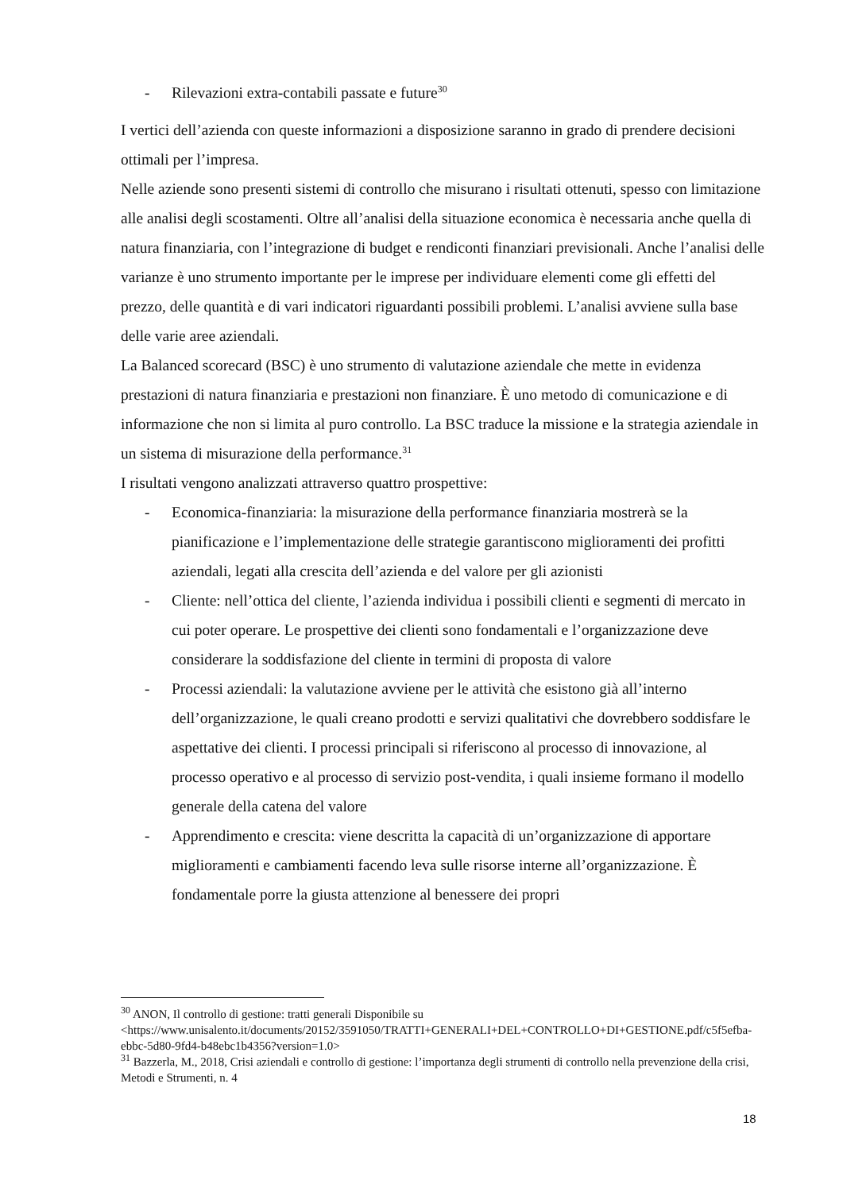- Rilevazioni extra-contabili passate e future<sup>30</sup>
I vertici dell’azienda con queste informazioni a disposizione saranno in grado di prendere decisioni ottimali per l’impresa.
Nelle aziende sono presenti sistemi di controllo che misurano i risultati ottenuti, spesso con limitazione alle analisi degli scostamenti. Oltre all’analisi della situazione economica è necessaria anche quella di natura finanziaria, con l’integrazione di budget e rendiconti finanziari previsionali. Anche l’analisi delle varianze è uno strumento importante per le imprese per individuare elementi come gli effetti del prezzo, delle quantità e di vari indicatori riguardanti possibili problemi. L’analisi avviene sulla base delle varie aree aziendali.
La Balanced scorecard (BSC) è uno strumento di valutazione aziendale che mette in evidenza prestazioni di natura finanziaria e prestazioni non finanziare. È uno metodo di comunicazione e di informazione che non si limita al puro controllo. La BSC traduce la missione e la strategia aziendale in un sistema di misurazione della performance.<sup>31</sup>
I risultati vengono analizzati attraverso quattro prospettive:
- Economica-finanziaria: la misurazione della performance finanziaria mostrerà se la pianificazione e l’implementazione delle strategie garantiscono miglioramenti dei profitti aziendali, legati alla crescita dell’azienda e del valore per gli azionisti
- Cliente: nell’ottica del cliente, l’azienda individua i possibili clienti e segmenti di mercato in cui poter operare. Le prospettive dei clienti sono fondamentali e l’organizzazione deve considerare la soddisfazione del cliente in termini di proposta di valore
- Processi aziendali: la valutazione avviene per le attività che esistono già all’interno dell’organizzazione, le quali creano prodotti e servizi qualitativi che dovrebbero soddisfare le aspettative dei clienti. I processi principali si riferiscono al processo di innovazione, al processo operativo e al processo di servizio post-vendita, i quali insieme formano il modello generale della catena del valore
- Apprendimento e crescita: viene descritta la capacità di un’organizzazione di apportare miglioramenti e cambiamenti facendo leva sulle risorse interne all’organizzazione. È fondamentale porre la giusta attenzione al benessere dei propri
<sup>30</sup> ANON, Il controllo di gestione: tratti generali Disponibile su <https://www.unisalento.it/documents/20152/3591050/TRATTI+GENERALI+DEL+CONTROLLO+DI+GESTIONE.pdf/c5f5efba-ebbc-5d80-9fd4-b48ebc1b4356?version=1.0>
<sup>31</sup> Bazzerla, M., 2018, Crisi aziendali e controllo di gestione: l’importanza degli strumenti di controllo nella prevenzione della crisi, Metodi e Strumenti, n. 4
18